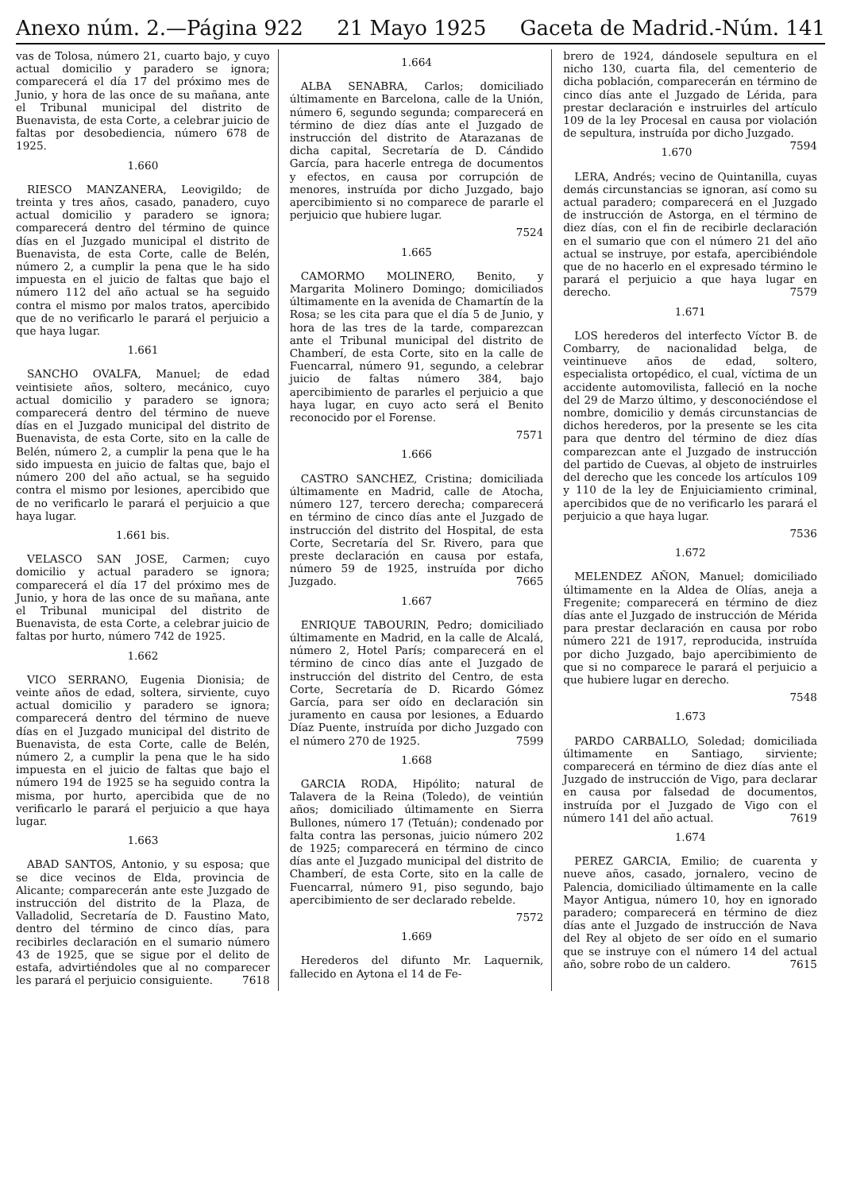Anexo núm. 2.—Página 922 21 Mayo 1925 Gaceta de Madrid.-Núm. 141
vas de Tolosa, número 21, cuarto bajo, y cuyo actual domicilio y paradero se ignora; comparecerá el día 17 del próximo mes de Junio, y hora de las once de su mañana, ante el Tribunal municipal del distrito de Buenavista, de esta Corte, a celebrar juicio de faltas por desobediencia, número 678 de 1925.
1.660
RIESCO MANZANERA, Leovigildo; de treinta y tres años, casado, panadero, cuyo actual domicilio y paradero se ignora; comparecerá dentro del término de quince días en el Juzgado municipal el distrito de Buenavista, de esta Corte, calle de Belén, número 2, a cumplir la pena que le ha sido impuesta en el juicio de faltas que bajo el número 112 del año actual se ha seguido contra el mismo por malos tratos, apercibido que de no verificarlo le parará el perjuicio a que haya lugar.
1.661
SANCHO OVALFA, Manuel; de edad veintisiete años, soltero, mecánico, cuyo actual domicilio y paradero se ignora; comparecerá dentro del término de nueve días en el Juzgado municipal del distrito de Buenavista, de esta Corte, sito en la calle de Belén, número 2, a cumplir la pena que le ha sido impuesta en juicio de faltas que, bajo el número 200 del año actual, se ha seguido contra el mismo por lesiones, apercibido que de no verificarlo le parará el perjuicio a que haya lugar.
1.661 bis.
VELASCO SAN JOSE, Carmen; cuyo domicilio y actual paradero se ignora; comparecerá el día 17 del próximo mes de Junio, y hora de las once de su mañana, ante el Tribunal municipal del distrito de Buenavista, de esta Corte, a celebrar juicio de faltas por hurto, número 742 de 1925.
1.662
VICO SERRANO, Eugenia Dionisia; de veinte años de edad, soltera, sirviente, cuyo actual domicilio y paradero se ignora; comparecerá dentro del término de nueve días en el Juzgado municipal del distrito de Buenavista, de esta Corte, calle de Belén, número 2, a cumplir la pena que le ha sido impuesta en el juicio de faltas que bajo el número 194 de 1925 se ha seguido contra la misma, por hurto, apercibida que de no verificarlo le parará el perjuicio a que haya lugar.
1.663
ABAD SANTOS, Antonio, y su esposa; que se dice vecinos de Elda, provincia de Alicante; comparecerán ante este Juzgado de instrucción del distrito de la Plaza, de Valladolid, Secretaría de D. Faustino Mato, dentro del término de cinco días, para recibirles declaración en el sumario número 43 de 1925, que se sigue por el delito de estafa, advirtiéndoles que al no comparecer les parará el perjuicio consiguiente. 7618
1.664
ALBA SENABRA, Carlos; domiciliado últimamente en Barcelona, calle de la Unión, número 6, segundo segunda; comparecerá en término de diez días ante el Juzgado de instrucción del distrito de Atarazanas de dicha capital, Secretaría de D. Cándido García, para hacerle entrega de documentos y efectos, en causa por corrupción de menores, instruída por dicho Juzgado, bajo apercibimiento si no comparece de pararle el perjuicio que hubiere lugar.
7524
1.665
CAMORMO MOLINERO, Benito, y Margarita Molinero Domingo; domiciliados últimamente en la avenida de Chamartín de la Rosa; se les cita para que el día 5 de Junio, y hora de las tres de la tarde, comparezcan ante el Tribunal municipal del distrito de Chamberí, de esta Corte, sito en la calle de Fuencarral, número 91, segundo, a celebrar juicio de faltas número 384, bajo apercibimiento de pararles el perjuicio a que haya lugar, en cuyo acto será el Benito reconocido por el Forense.
7571
1.666
CASTRO SANCHEZ, Cristina; domiciliada últimamente en Madrid, calle de Atocha, número 127, tercero derecha; comparecerá en término de cinco días ante el Juzgado de instrucción del distrito del Hospital, de esta Corte, Secretaría del Sr. Rivero, para que preste declaración en causa por estafa, número 59 de 1925, instruída por dicho Juzgado. 7665
1.667
ENRIQUE TABOURIN, Pedro; domiciliado últimamente en Madrid, en la calle de Alcalá, número 2, Hotel París; comparecerá en el término de cinco días ante el Juzgado de instrucción del distrito del Centro, de esta Corte, Secretaría de D. Ricardo Gómez García, para ser oído en declaración sin juramento en causa por lesiones, a Eduardo Díaz Puente, instruída por dicho Juzgado con el número 270 de 1925. 7599
1.668
GARCIA RODA, Hipólito; natural de Talavera de la Reina (Toledo), de veintiún años; domiciliado últimamente en Sierra Bullones, número 17 (Tetuán); condenado por falta contra las personas, juicio número 202 de 1925; comparecerá en término de cinco días ante el Juzgado municipal del distrito de Chamberí, de esta Corte, sito en la calle de Fuencarral, número 91, piso segundo, bajo apercibimiento de ser declarado rebelde.
7572
1.669
Herederos del difunto Mr. Laquernik, fallecido en Aytona el 14 de Fe-
brero de 1924, dándosele sepultura en el nicho 130, cuarta fila, del cementerio de dicha población, comparecerán en término de cinco días ante el Juzgado de Lérida, para prestar declaración e instruirles del artículo 109 de la ley Procesal en causa por violación de sepultura, instruída por dicho Juzgado. 7594
1.670
LERA, Andrés; vecino de Quintanilla, cuyas demás circunstancias se ignoran, así como su actual paradero; comparecerá en el Juzgado de instrucción de Astorga, en el término de diez días, con el fin de recibirle declaración en el sumario que con el número 21 del año actual se instruye, por estafa, apercibiéndole que de no hacerlo en el expresado término le parará el perjuicio a que haya lugar en derecho. 7579
1.671
LOS herederos del interfecto Víctor B. de Combarry, de nacionalidad belga, de veintinueve años de edad, soltero, especialista ortopédico, el cual, víctima de un accidente automovilista, falleció en la noche del 29 de Marzo último, y desconociéndose el nombre, domicilio y demás circunstancias de dichos herederos, por la presente se les cita para que dentro del término de diez días comparezcan ante el Juzgado de instrucción del partido de Cuevas, al objeto de instruirles del derecho que les concede los artículos 109 y 110 de la ley de Enjuiciamiento criminal, apercibidos que de no verificarlo les parará el perjuicio a que haya lugar.
7536
1.672
MELENDEZ AÑON, Manuel; domiciliado últimamente en la Aldea de Olías, aneja a Fregenite; comparecerá en término de diez días ante el Juzgado de instrucción de Mérida para prestar declaración en causa por robo número 221 de 1917, reproducida, instruída por dicho Juzgado, bajo apercibimiento de que si no comparece le parará el perjuicio a que hubiere lugar en derecho.
7548
1.673
PARDO CARBALLO, Soledad; domiciliada últimamente en Santiago, sirviente; comparecerá en término de diez días ante el Juzgado de instrucción de Vigo, para declarar en causa por falsedad de documentos, instruída por el Juzgado de Vigo con el número 141 del año actual. 7619
1.674
PEREZ GARCIA, Emilio; de cuarenta y nueve años, casado, jornalero, vecino de Palencia, domiciliado últimamente en la calle Mayor Antigua, número 10, hoy en ignorado paradero; comparecerá en término de diez días ante el Juzgado de instrucción de Nava del Rey al objeto de ser oído en el sumario que se instruye con el número 14 del actual año, sobre robo de un caldero. 7615